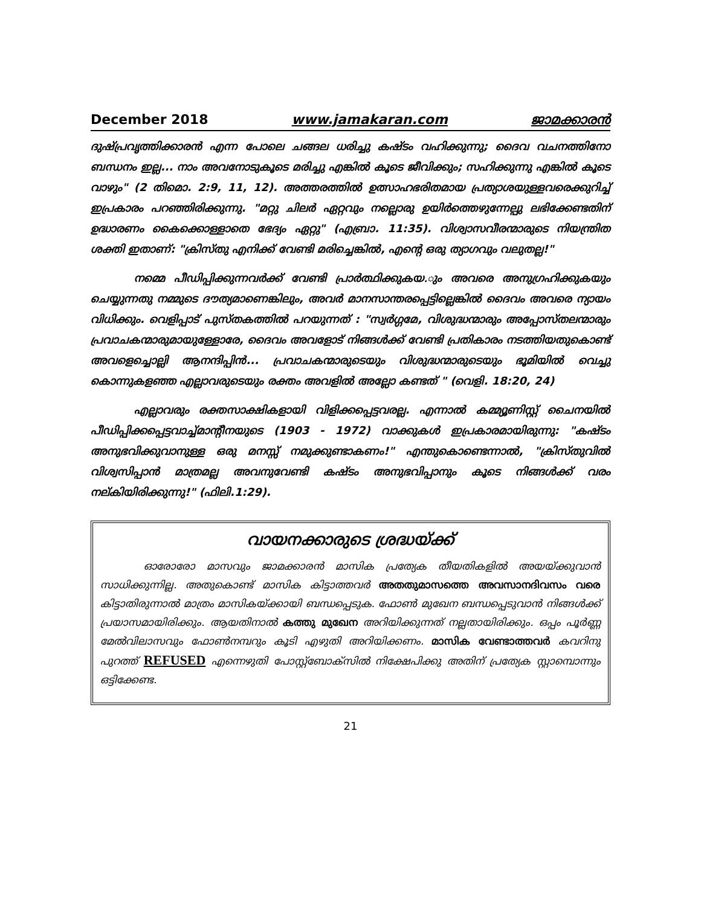December 2018 www.jamakaran.com ജാമക്കാരൻ
ദുഷ്പ്രവൃത്തിക്കാരൻ എന്ന പോലെ ചങ്ങല ധരിച്ചു കഷ്ടം വഹിക്കുന്നു; ദൈവ വചനത്തിനോ ബന്ധനം ഇല്ല... നാം അവനോടുകൂടെ മരിച്ചു എങ്കിൽ കൂടെ ജീവിക്കും; സഹിക്കുന്നു എങ്കിൽ കൂടെ വാഴും" (2 തിമൊ. 2:9, 11, 12). അത്തരത്തിൽ ഉത്സാഹഭരിതമായ പ്രത്യാശയുള്ളവരെക്കുറിച്ച് ഇപ്രകാരം പറഞ്ഞിരിക്കുന്നു. "മറ്റു ചിലർ ഏറ്റവും നല്ലൊരു ഉയിർത്തെഴുന്നേല്പു ലഭിക്കേണ്ടതിന് ഉദ്ധാരണം കൈക്കൊള്ളാതെ ഭേദ്യം ഏറ്റു" (എബ്രാ. 11:35). വിശ്വാസവീരന്മാരുടെ നിയന്ത്രിത ശക്തി ഇതാണ്: "ക്രിസ്തു എനിക്ക് വേണ്ടി മരിച്ചെങ്കിൽ, എന്റെ ഒരു ത്യാഗവും വലുതല്ല!"
നമ്മെ പീഡിപ്പിക്കുന്നവർക്ക് വേണ്ടി പ്രാർത്ഥിക്കുകയ.ും അവരെ അനുഗ്രഹിക്കുകയും ചെയ്യുന്നതു നമ്മുടെ ദൗത്യമാണെങ്കിലും, അവർ മാനസാന്തരപ്പെട്ടില്ലെങ്കിൽ ദൈവം അവരെ ന്യായം വിധിക്കും. വെളിപ്പാട് പുസ്തകത്തിൽ പറയുന്നത് : "സ്വർഗ്ഗമേ, വിശുദ്ധന്മാരും അപ്പോസ്തലന്മാരും പ്രവാചകന്മാരുമായുള്ളോരേ, ദൈവം അവളോട് നിങ്ങൾക്ക് വേണ്ടി പ്രതികാരം നടത്തിയതുകൊണ്ട് അവളെച്ചൊല്ലി ആനന്ദിപ്പിൻ... പ്രവാചകന്മാരുടെയും വിശുദ്ധന്മാരുടെയും ഭൂമിയിൽ വെച്ചു കൊന്നുകളഞ്ഞ എല്ലാവരുടെയും രക്തം അവളിൽ അല്ലോ കണ്ടത് " (വെളി. 18:20, 24)
എല്ലാവരും രക്തസാക്ഷികളായി വിളിക്കപ്പെട്ടവരല്ല. എന്നാൽ കമ്മ്യൂണിസ്റ്റ് ചൈനയിൽ പീഡിപ്പിക്കപ്പെട്ടവാച്ച്മാന്റീനയുടെ (1903 - 1972) വാക്കുകൾ ഇപ്രകാരമായിരുന്നു: "കഷ്ടം അനുഭവിക്കുവാനുള്ള ഒരു മനസ്സ് നമുക്കുണ്ടാകണം!" എന്തുകൊണ്ടെന്നാൽ, "ക്രിസ്തുവിൽ വിശ്വസിപ്പാൻ മാത്രമല്ല അവനുവേണ്ടി കഷ്ടം അനുഭവിപ്പാനും കൂടെ നിങ്ങൾക്ക് വരം നല്കിയിരിക്കുന്നു!" (ഫിലി.1:29).
വായനക്കാരുടെ ശ്രദ്ധയ്ക്ക്
ഓരോരോ മാസവും ജാമക്കാരൻ മാസിക പ്രത്യേക തീയതികളിൽ അയയ്ക്കുവാൻ സാധിക്കുന്നില്ല. അതുകൊണ്ട് മാസിക കിട്ടാത്തവർ അതതുമാസത്തെ അവസാനദിവസം വരെ കിട്ടാതിരുന്നാൽ മാത്രം മാസികയ്ക്കായി ബന്ധപ്പെടുക. ഫോൺ മുഖേന ബന്ധപ്പെടുവാൻ നിങ്ങൾക്ക് പ്രയാസമായിരിക്കും. ആയതിനാൽ കത്തു മുഖേന അറിയിക്കുന്നത് നല്ലതായിരിക്കും. ഒപ്പം പൂർണ്ണ മേൽവിലാസവും ഫോൺനമ്പറും കൂടി എഴുതി അറിയിക്കണം. മാസിക വേണ്ടാത്തവർ കവറിനു പുറത്ത് REFUSED എന്നെഴുതി പോസ്റ്റ്ബോക്സിൽ നിക്ഷേപിക്കു അതിന് പ്രത്യേക സ്റ്റാമ്പൊന്നും ഒട്ടിക്കേണ്ട.
21